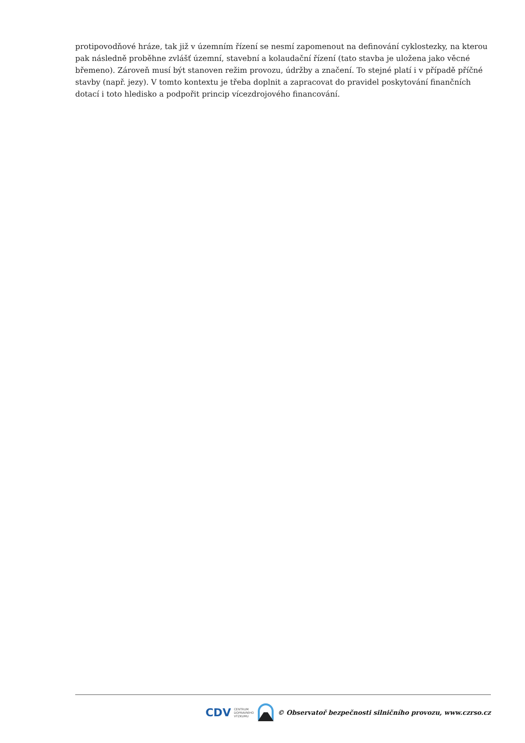protipovodňové hráze, tak již v územním řízení se nesmí zapomenout na definování cyklostezky, na kterou pak následně proběhne zvlášť územní, stavební a kolaudační řízení (tato stavba je uložena jako věcné břemeno). Zároveň musí být stanoven režim provozu, údržby a značení. To stejné platí i v případě příčné stavby (např. jezy). V tomto kontextu je třeba doplnit a zapracovat do pravidel poskytování finančních dotací i toto hledisko a podpořit princip vícezdrojového financování.
CDV CENTRUM
DOPRAVNÍHO
VÝZKUMU © Observatoř bezpečnosti silničního provozu, www.czrso.cz